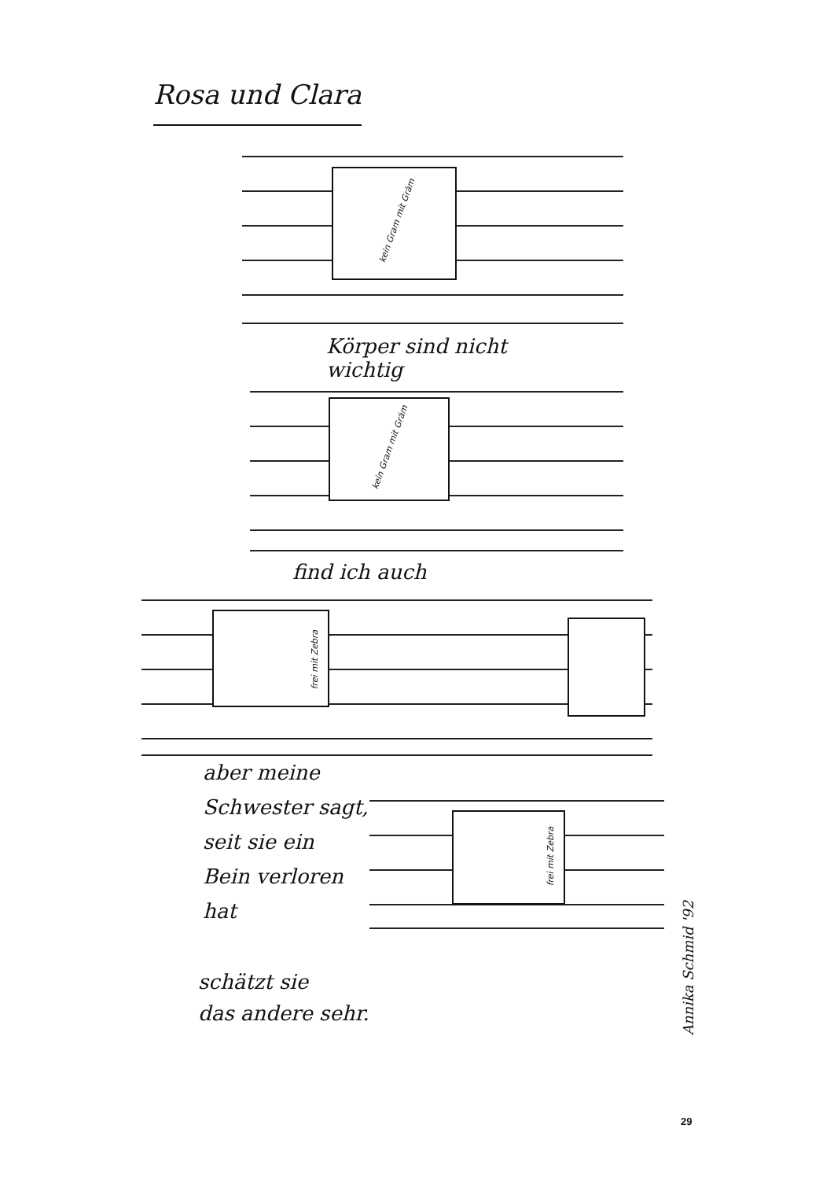Rosa und Clara
kein Gram mit Gräm
Körper sind nicht
wichtig
kein Gram mit Gräm
find ich auch
frei mit Zebra
aber meine
Schwester sagt,
seit sie ein
Bein verloren
hat
frei mit Zebra
schätzt sie
das andere sehr.
Annika Schmid '92
29